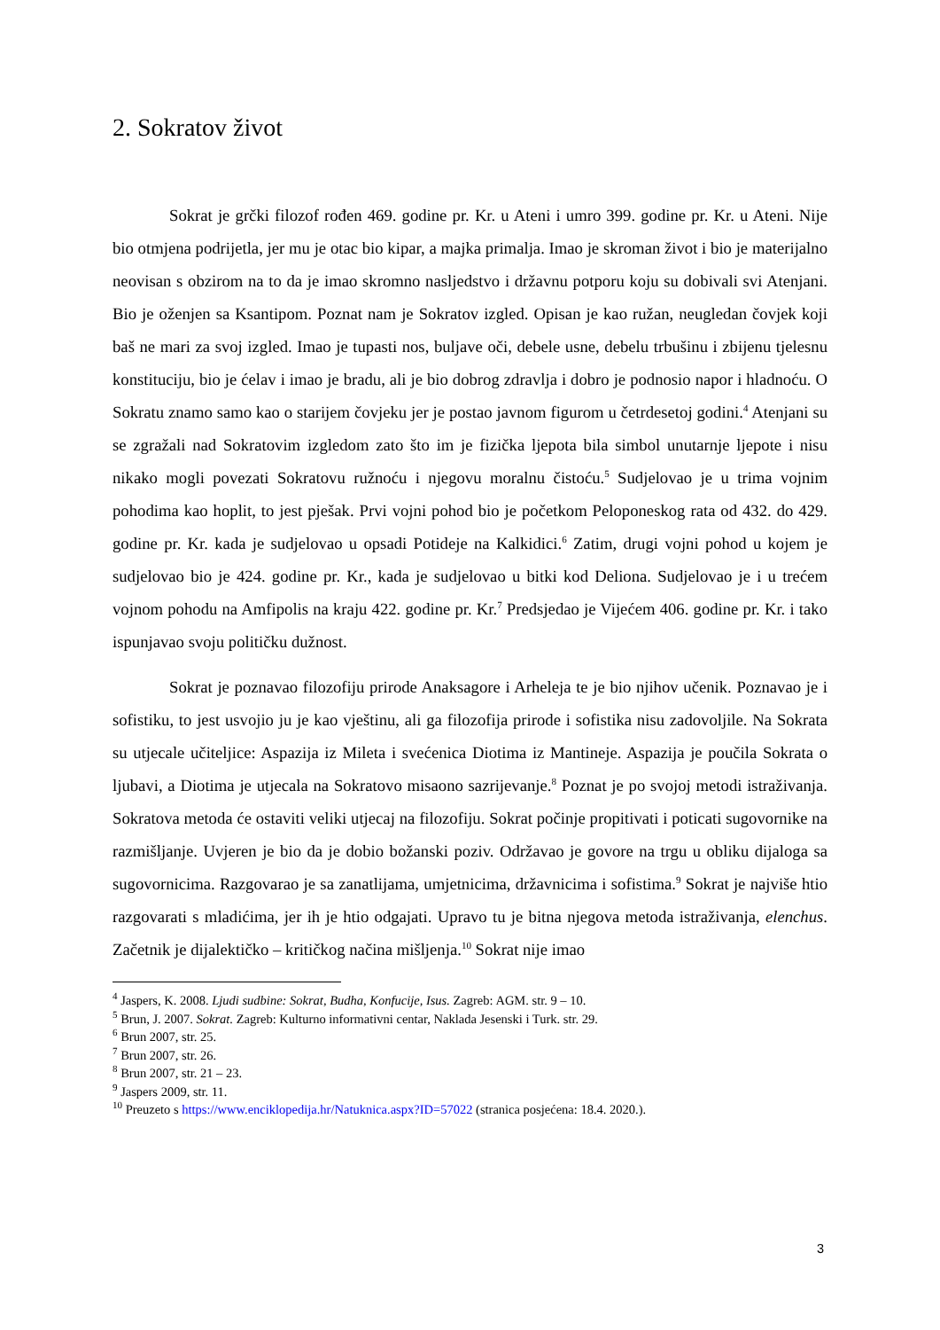2. Sokratov život
Sokrat je grčki filozof rođen 469. godine pr. Kr. u Ateni i umro 399. godine pr. Kr. u Ateni. Nije bio otmjena podrijetla, jer mu je otac bio kipar, a majka primalja. Imao je skroman život i bio je materijalno neovisan s obzirom na to da je imao skromno nasljedstvo i državnu potporu koju su dobivali svi Atenjani. Bio je oženjen sa Ksantipom. Poznat nam je Sokratov izgled. Opisan je kao ružan, neugledan čovjek koji baš ne mari za svoj izgled. Imao je tupasti nos, buljave oči, debele usne, debelu trbušinu i zbijenu tjelesnu konstituciju, bio je ćelav i imao je bradu, ali je bio dobrog zdravlja i dobro je podnosio napor i hladnoću. O Sokratu znamo samo kao o starijem čovjeku jer je postao javnom figurom u četrdesetoj godini.<sup>4</sup> Atenjani su se zgražali nad Sokratovim izgledom zato što im je fizička ljepota bila simbol unutarnje ljepote i nisu nikako mogli povezati Sokratovu ružnoću i njegovu moralnu čistoću.<sup>5</sup> Sudjelovao je u trima vojnim pohodima kao hoplit, to jest pješak. Prvi vojni pohod bio je početkom Peloponeskog rata od 432. do 429. godine pr. Kr. kada je sudjelovao u opsadi Potideje na Kalkidici.<sup>6</sup> Zatim, drugi vojni pohod u kojem je sudjelovao bio je 424. godine pr. Kr., kada je sudjelovao u bitki kod Deliona. Sudjelovao je i u trećem vojnom pohodu na Amfipolis na kraju 422. godine pr. Kr.<sup>7</sup> Predsjedao je Vijećem 406. godine pr. Kr. i tako ispunjavao svoju političku dužnost.
Sokrat je poznavao filozofiju prirode Anaksagore i Arheleja te je bio njihov učenik. Poznavao je i sofistiku, to jest usvojio ju je kao vještinu, ali ga filozofija prirode i sofistika nisu zadovoljile. Na Sokrata su utjecale učiteljice: Aspazija iz Mileta i svećenica Diotima iz Mantineje. Aspazija je poučila Sokrata o ljubavi, a Diotima je utjecala na Sokratovo misaono sazrijevanje.<sup>8</sup> Poznat je po svojoj metodi istraživanja. Sokratova metoda će ostaviti veliki utjecaj na filozofiju. Sokrat počinje propitivati i poticati sugovornike na razmišljanje. Uvjeren je bio da je dobio božanski poziv. Održavao je govore na trgu u obliku dijaloga sa sugovornicima. Razgovarao je sa zanatlijama, umjetnicima, državnicima i sofistima.<sup>9</sup> Sokrat je najviše htio razgovarati s mladićima, jer ih je htio odgajati. Upravo tu je bitna njegova metoda istraživanja, elenchus. Začetnik je dijalektičko – kritičkog načina mišljenja.<sup>10</sup> Sokrat nije imao
<sup>4</sup> Jaspers, K. 2008. Ljudi sudbine: Sokrat, Budha, Konfucije, Isus. Zagreb: AGM. str. 9 – 10.
<sup>5</sup> Brun, J. 2007. Sokrat. Zagreb: Kulturno informativni centar, Naklada Jesenski i Turk. str. 29.
<sup>6</sup> Brun 2007, str. 25.
<sup>7</sup> Brun 2007, str. 26.
<sup>8</sup> Brun 2007, str. 21 – 23.
<sup>9</sup> Jaspers 2009, str. 11.
<sup>10</sup> Preuzeto s https://www.enciklopedija.hr/Natuknica.aspx?ID=57022 (stranica posjećena: 18.4. 2020.).
3